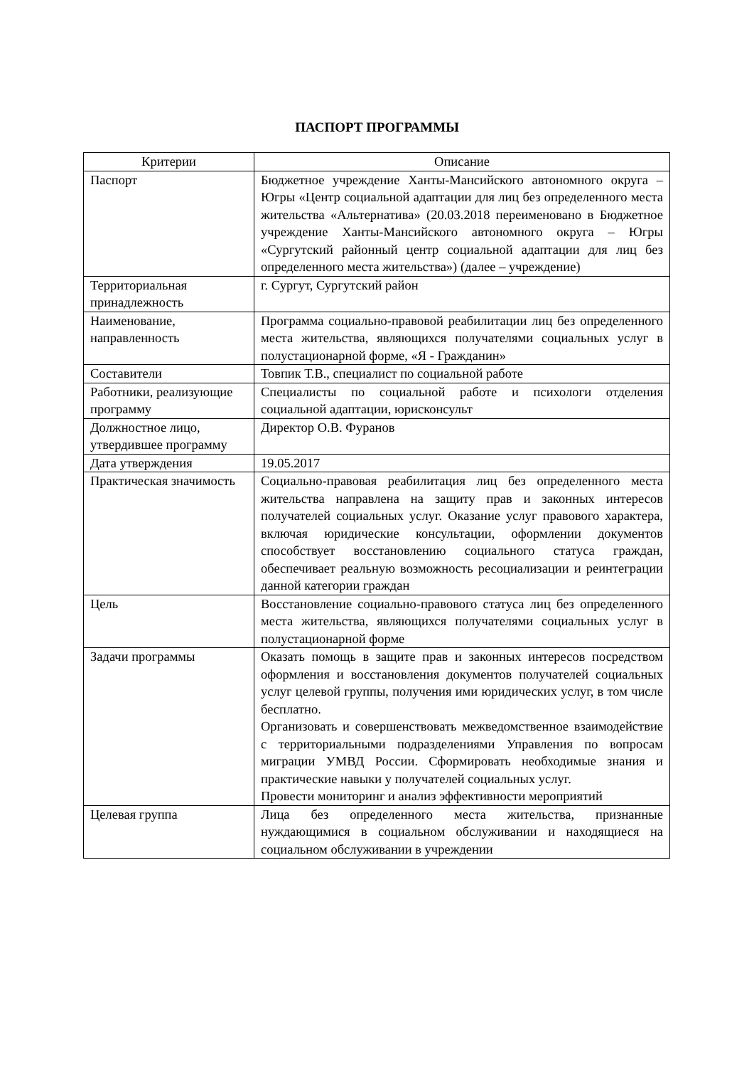ПАСПОРТ ПРОГРАММЫ
| Критерии | Описание |
| --- | --- |
| Паспорт | Бюджетное учреждение Ханты-Мансийского автономного округа – Югры «Центр социальной адаптации для лиц без определенного места жительства «Альтернатива» (20.03.2018 переименовано в Бюджетное учреждение Ханты-Мансийского автономного округа – Югры «Сургутский районный центр социальной адаптации для лиц без определенного места жительства») (далее – учреждение) |
| Территориальная принадлежность | г. Сургут, Сургутский район |
| Наименование, направленность | Программа социально-правовой реабилитации лиц без определенного места жительства, являющихся получателями социальных услуг в полустационарной форме, «Я - Гражданин» |
| Составители | Товпик Т.В., специалист по социальной работе |
| Работники, реализующие программу | Специалисты по социальной работе и психологи отделения социальной адаптации, юрисконсульт |
| Должностное лицо, утвердившее программу | Директор О.В. Фуранов |
| Дата утверждения | 19.05.2017 |
| Практическая значимость | Социально-правовая реабилитация лиц без определенного места жительства направлена на защиту прав и законных интересов получателей социальных услуг. Оказание услуг правового характера, включая юридические консультации, оформлении документов способствует восстановлению социального статуса граждан, обеспечивает реальную возможность ресоциализации и реинтеграции данной категории граждан |
| Цель | Восстановление социально-правового статуса лиц без определенного места жительства, являющихся получателями социальных услуг в полустационарной форме |
| Задачи программы | Оказать помощь в защите прав и законных интересов посредством оформления и восстановления документов получателей социальных услуг целевой группы, получения ими юридических услуг, в том числе бесплатно. Организовать и совершенствовать межведомственное взаимодействие с территориальными подразделениями Управления по вопросам миграции УМВД России. Сформировать необходимые знания и практические навыки у получателей социальных услуг. Провести мониторинг и анализ эффективности мероприятий |
| Целевая группа | Лица без определенного места жительства, признанные нуждающимися в социальном обслуживании и находящиеся на социальном обслуживании в учреждении |